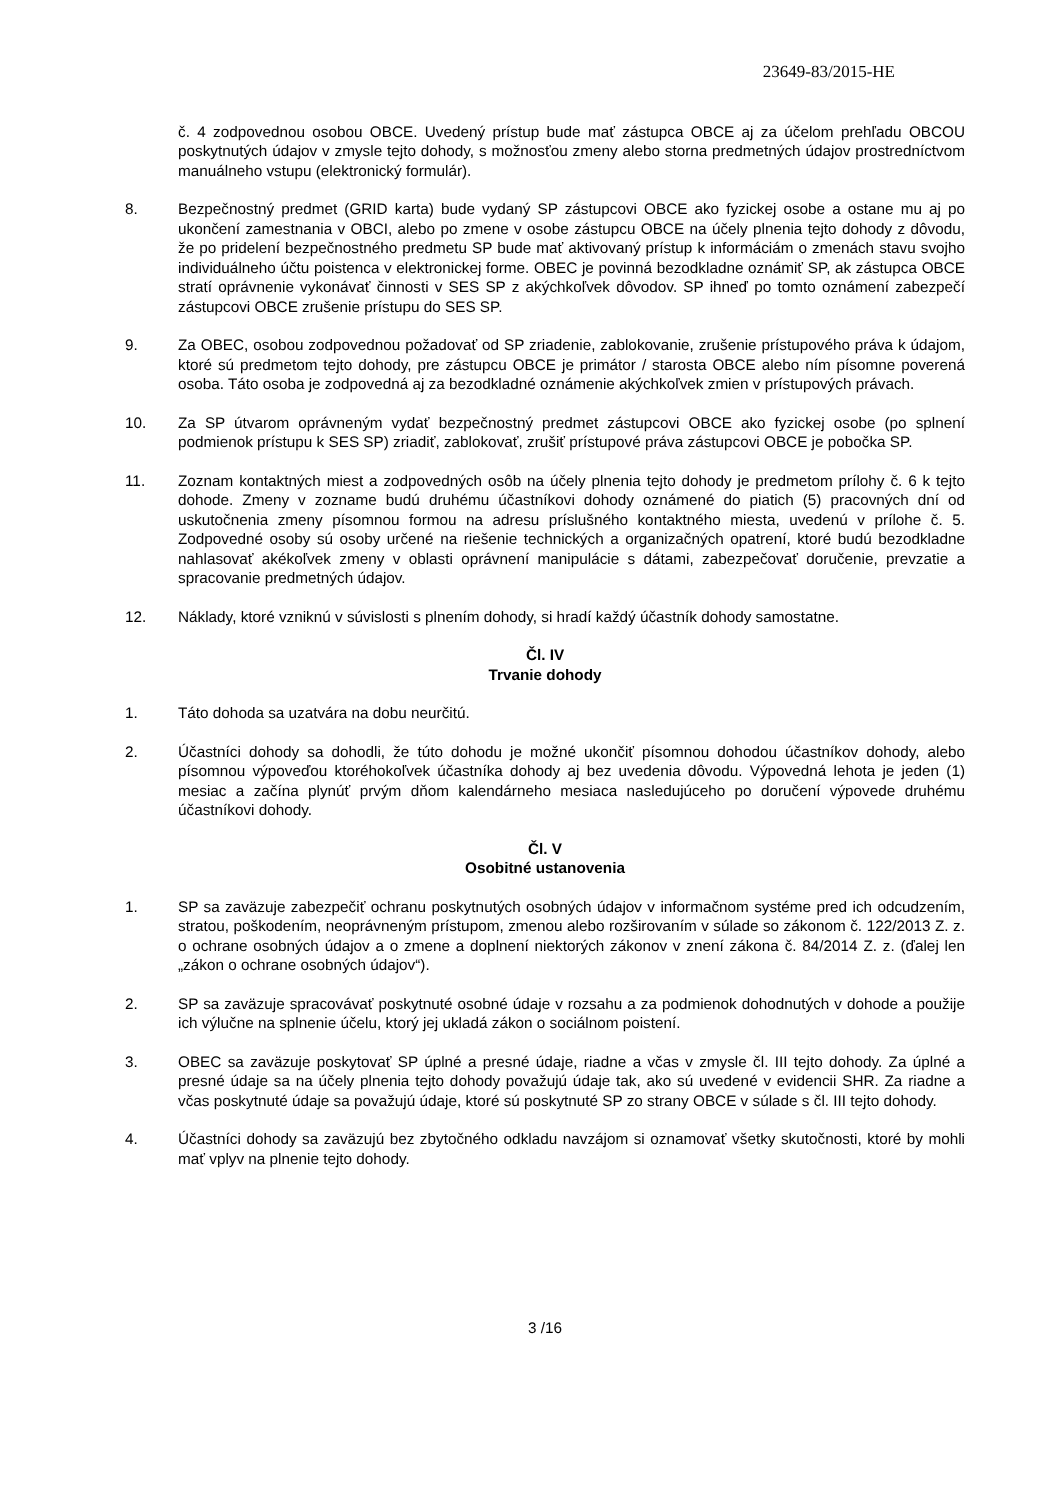23649-83/2015-HE
č. 4 zodpovednou osobou OBCE. Uvedený prístup bude mať zástupca OBCE aj za účelom prehľadu OBCOU poskytnutých údajov v zmysle tejto dohody, s možnosťou zmeny alebo storna predmetných údajov prostredníctvom manuálneho vstupu (elektronický formulár).
8. Bezpečnostný predmet (GRID karta) bude vydaný SP zástupcovi OBCE ako fyzickej osobe a ostane mu aj po ukončení zamestnania v OBCI, alebo po zmene v osobe zástupcu OBCE na účely plnenia tejto dohody z dôvodu, že po pridelení bezpečnostného predmetu SP bude mať aktivovaný prístup k informáciám o zmenách stavu svojho individuálneho účtu poistenca v elektronickej forme. OBEC je povinná bezodkladne oznámiť SP, ak zástupca OBCE stratí oprávnenie vykonávať činnosti v SES SP z akýchkoľvek dôvodov. SP ihneď po tomto oznámení zabezpečí zástupcovi OBCE zrušenie prístupu do SES SP.
9. Za OBEC, osobou zodpovednou požadovať od SP zriadenie, zablokovanie, zrušenie prístupového práva k údajom, ktoré sú predmetom tejto dohody, pre zástupcu OBCE je primátor / starosta OBCE alebo ním písomne poverená osoba. Táto osoba je zodpovedná aj za bezodkladné oznámenie akýchkoľvek zmien v prístupových právach.
10. Za SP útvarom oprávneným vydať bezpečnostný predmet zástupcovi OBCE ako fyzickej osobe (po splnení podmienok prístupu k SES SP) zriadiť, zablokovať, zrušiť prístupové práva zástupcovi OBCE je pobočka SP.
11. Zoznam kontaktných miest a zodpovedných osôb na účely plnenia tejto dohody je predmetom prílohy č. 6 k tejto dohode. Zmeny v zozname budú druhému účastníkovi dohody oznámené do piatich (5) pracovných dní od uskutočnenia zmeny písomnou formou na adresu príslušného kontaktného miesta, uvedenú v prílohe č. 5. Zodpovedné osoby sú osoby určené na riešenie technických a organizačných opatrení, ktoré budú bezodkladne nahlasovať akékoľvek zmeny v oblasti oprávnení manipulácie s dátami, zabezpečovať doručenie, prevzatie a spracovanie predmetných údajov.
12. Náklady, ktoré vzniknú v súvislosti s plnením dohody, si hradí každý účastník dohody samostatne.
Čl. IV
Trvanie dohody
1. Táto dohoda sa uzatvára na dobu neurčitú.
2. Účastníci dohody sa dohodli, že túto dohodu je možné ukončiť písomnou dohodou účastníkov dohody, alebo písomnou výpoveďou ktoréhokoľvek účastníka dohody aj bez uvedenia dôvodu. Výpovedná lehota je jeden (1) mesiac a začína plynúť prvým dňom kalendárneho mesiaca nasledujúceho po doručení výpovede druhému účastníkovi dohody.
Čl. V
Osobitné ustanovenia
1. SP sa zaväzuje zabezpečiť ochranu poskytnutých osobných údajov v informačnom systéme pred ich odcudzením, stratou, poškodením, neoprávneným prístupom, zmenou alebo rozširovaním v súlade so zákonom č. 122/2013 Z. z. o ochrane osobných údajov a o zmene a doplnení niektorých zákonov v znení zákona č. 84/2014 Z. z. (ďalej len „zákon o ochrane osobných údajov“).
2. SP sa zaväzuje spracovávať poskytnuté osobné údaje v rozsahu a za podmienok dohodnutých v dohode a použije ich výlučne na splnenie účelu, ktorý jej ukladá zákon o sociálnom poistení.
3. OBEC sa zaväzuje poskytovať SP úplné a presné údaje, riadne a včas v zmysle čl. III tejto dohody. Za úplné a presné údaje sa na účely plnenia tejto dohody považujú údaje tak, ako sú uvedené v evidencii SHR. Za riadne a včas poskytnuté údaje sa považujú údaje, ktoré sú poskytnuté SP zo strany OBCE v súlade s čl. III tejto dohody.
4. Účastníci dohody sa zaväzujú bez zbytočného odkladu navzájom si oznamovať všetky skutočnosti, ktoré by mohli mať vplyv na plnenie tejto dohody.
3 /16